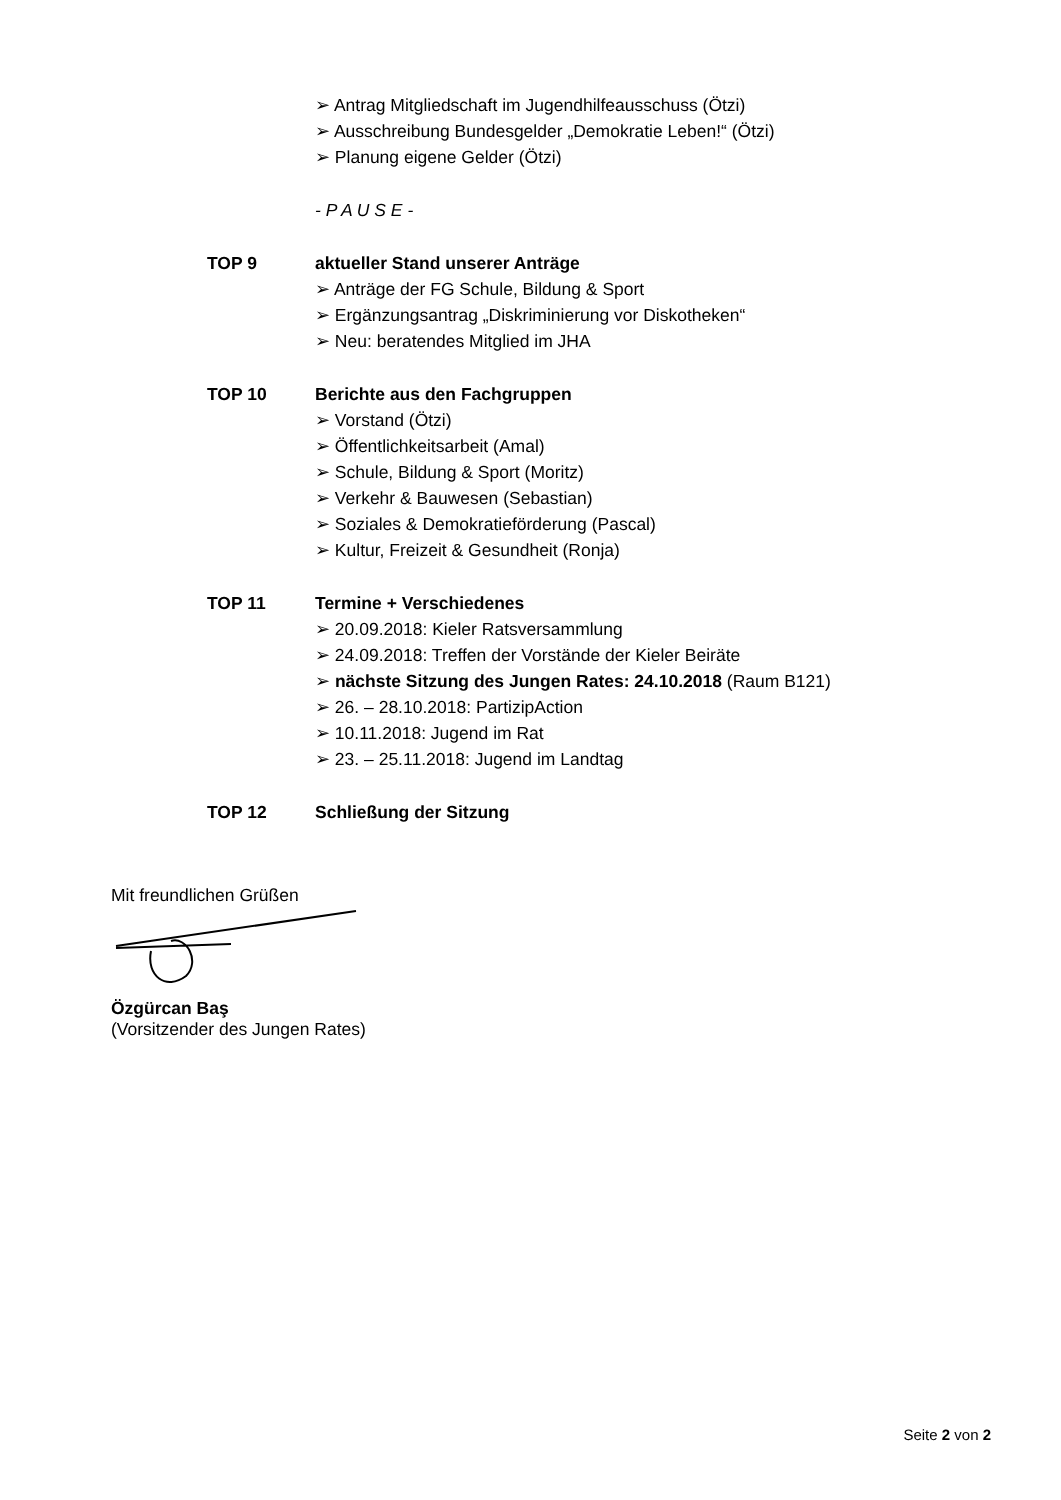➢ Antrag Mitgliedschaft im Jugendhilfeausschuss (Ötzi)
➢ Ausschreibung Bundesgelder „Demokratie Leben!“ (Ötzi)
➢ Planung eigene Gelder (Ötzi)
- P A U S E -
TOP 9 aktueller Stand unserer Anträge
➢ Anträge der FG Schule, Bildung & Sport
➢ Ergänzungsantrag „Diskriminierung vor Diskotheken“
➢ Neu: beratendes Mitglied im JHA
TOP 10 Berichte aus den Fachgruppen
➢ Vorstand (Ötzi)
➢ Öffentlichkeitsarbeit (Amal)
➢ Schule, Bildung & Sport (Moritz)
➢ Verkehr & Bauwesen (Sebastian)
➢ Soziales & Demokratieförderung (Pascal)
➢ Kultur, Freizeit & Gesundheit (Ronja)
TOP 11 Termine + Verschiedenes
➢ 20.09.2018: Kieler Ratsversammlung
➢ 24.09.2018: Treffen der Vorstände der Kieler Beiräte
➢ nächste Sitzung des Jungen Rates: 24.10.2018 (Raum B121)
➢ 26. – 28.10.2018: PartizipAction
➢ 10.11.2018: Jugend im Rat
➢ 23. – 25.11.2018: Jugend im Landtag
TOP 12 Schließung der Sitzung
Mit freundlichen Grüßen
Özgürcan Baş
(Vorsitzender des Jungen Rates)
Seite 2 von 2